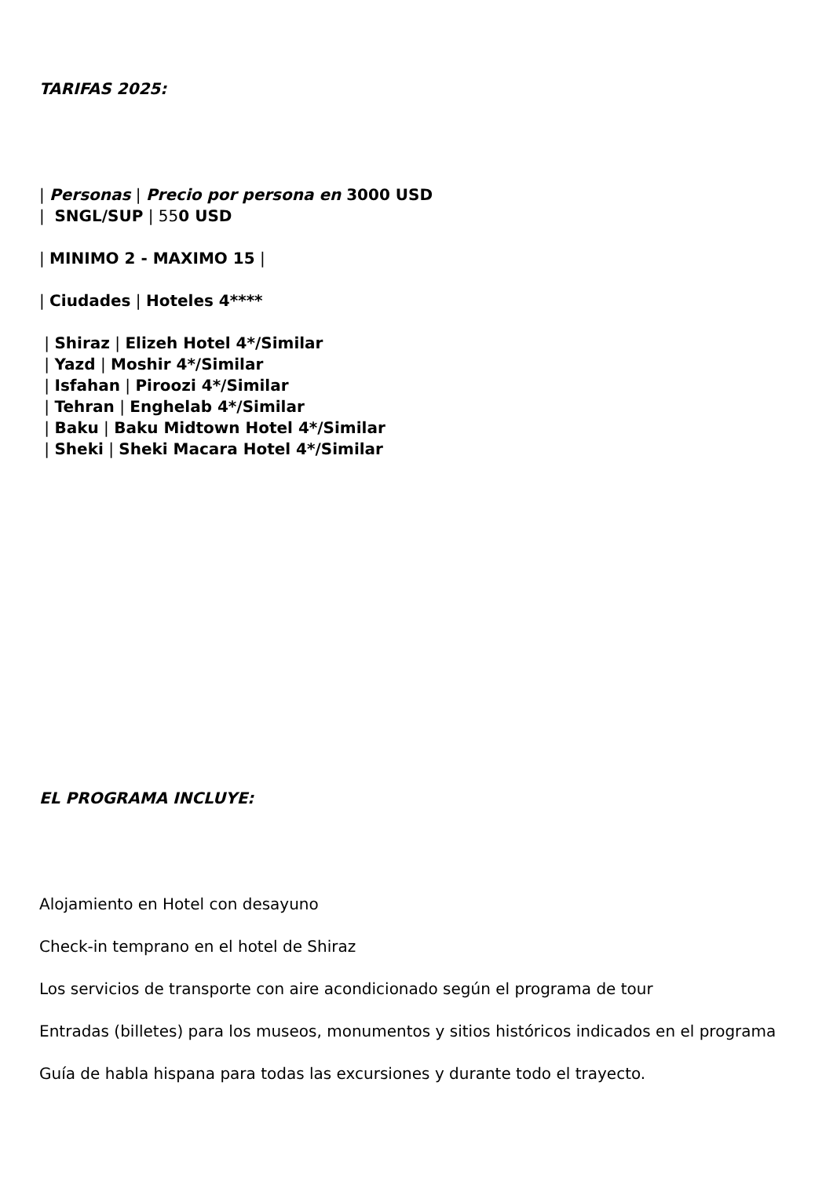TARIFAS 2025:
| Personas | Precio por persona en 3000 USD
| SNGL/SUP | 550 USD
| MINIMO 2 - MAXIMO 15 |
| Ciudades | Hoteles 4****
| Shiraz | Elizeh Hotel 4*/Similar
| Yazd | Moshir 4*/Similar
| Isfahan | Piroozi 4*/Similar
| Tehran | Enghelab 4*/Similar
| Baku | Baku Midtown Hotel 4*/Similar
| Sheki | Sheki Macara Hotel 4*/Similar
EL PROGRAMA INCLUYE:
Alojamiento en Hotel con desayuno
Check-in temprano en el hotel de Shiraz
Los servicios de transporte con aire acondicionado según el programa de tour
Entradas (billetes) para los museos, monumentos y sitios históricos indicados en el programa
Guía de habla hispana para todas las excursiones y durante todo el trayecto.